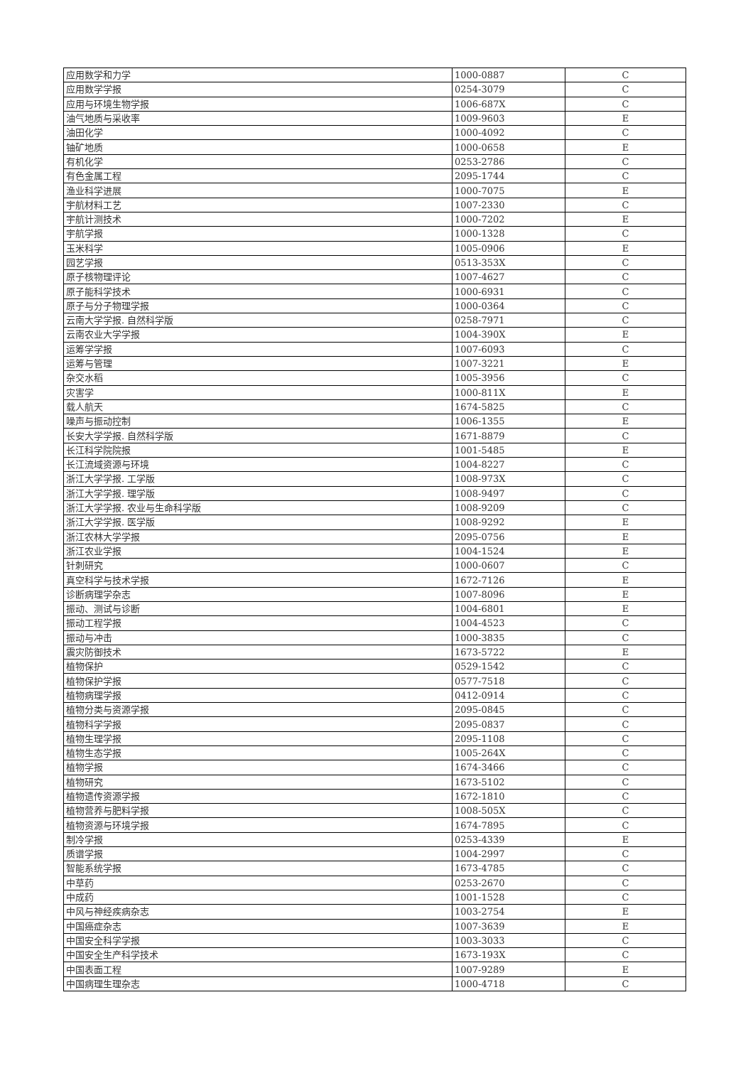| 应用数学和力学 | 1000-0887 | C |
| 应用数学学报 | 0254-3079 | C |
| 应用与环境生物学报 | 1006-687X | C |
| 油气地质与采收率 | 1009-9603 | E |
| 油田化学 | 1000-4092 | C |
| 铀矿地质 | 1000-0658 | E |
| 有机化学 | 0253-2786 | C |
| 有色金属工程 | 2095-1744 | C |
| 渔业科学进展 | 1000-7075 | E |
| 宇航材料工艺 | 1007-2330 | C |
| 宇航计测技术 | 1000-7202 | E |
| 宇航学报 | 1000-1328 | C |
| 玉米科学 | 1005-0906 | E |
| 园艺学报 | 0513-353X | C |
| 原子核物理评论 | 1007-4627 | C |
| 原子能科学技术 | 1000-6931 | C |
| 原子与分子物理学报 | 1000-0364 | C |
| 云南大学学报. 自然科学版 | 0258-7971 | C |
| 云南农业大学学报 | 1004-390X | E |
| 运筹学学报 | 1007-6093 | C |
| 运筹与管理 | 1007-3221 | E |
| 杂交水稻 | 1005-3956 | C |
| 灾害学 | 1000-811X | E |
| 载人航天 | 1674-5825 | C |
| 噪声与振动控制 | 1006-1355 | E |
| 长安大学学报. 自然科学版 | 1671-8879 | C |
| 长江科学院院报 | 1001-5485 | E |
| 长江流域资源与环境 | 1004-8227 | C |
| 浙江大学学报. 工学版 | 1008-973X | C |
| 浙江大学学报. 理学版 | 1008-9497 | C |
| 浙江大学学报. 农业与生命科学版 | 1008-9209 | C |
| 浙江大学学报. 医学版 | 1008-9292 | E |
| 浙江农林大学学报 | 2095-0756 | E |
| 浙江农业学报 | 1004-1524 | E |
| 针刺研究 | 1000-0607 | C |
| 真空科学与技术学报 | 1672-7126 | E |
| 诊断病理学杂志 | 1007-8096 | E |
| 振动、测试与诊断 | 1004-6801 | E |
| 振动工程学报 | 1004-4523 | C |
| 振动与冲击 | 1000-3835 | C |
| 震灾防御技术 | 1673-5722 | E |
| 植物保护 | 0529-1542 | C |
| 植物保护学报 | 0577-7518 | C |
| 植物病理学报 | 0412-0914 | C |
| 植物分类与资源学报 | 2095-0845 | C |
| 植物科学学报 | 2095-0837 | C |
| 植物生理学报 | 2095-1108 | C |
| 植物生态学报 | 1005-264X | C |
| 植物学报 | 1674-3466 | C |
| 植物研究 | 1673-5102 | C |
| 植物遗传资源学报 | 1672-1810 | C |
| 植物营养与肥料学报 | 1008-505X | C |
| 植物资源与环境学报 | 1674-7895 | C |
| 制冷学报 | 0253-4339 | E |
| 质谱学报 | 1004-2997 | C |
| 智能系统学报 | 1673-4785 | C |
| 中草药 | 0253-2670 | C |
| 中成药 | 1001-1528 | C |
| 中风与神经疾病杂志 | 1003-2754 | E |
| 中国癌症杂志 | 1007-3639 | E |
| 中国安全科学学报 | 1003-3033 | C |
| 中国安全生产科学技术 | 1673-193X | C |
| 中国表面工程 | 1007-9289 | E |
| 中国病理生理杂志 | 1000-4718 | C |